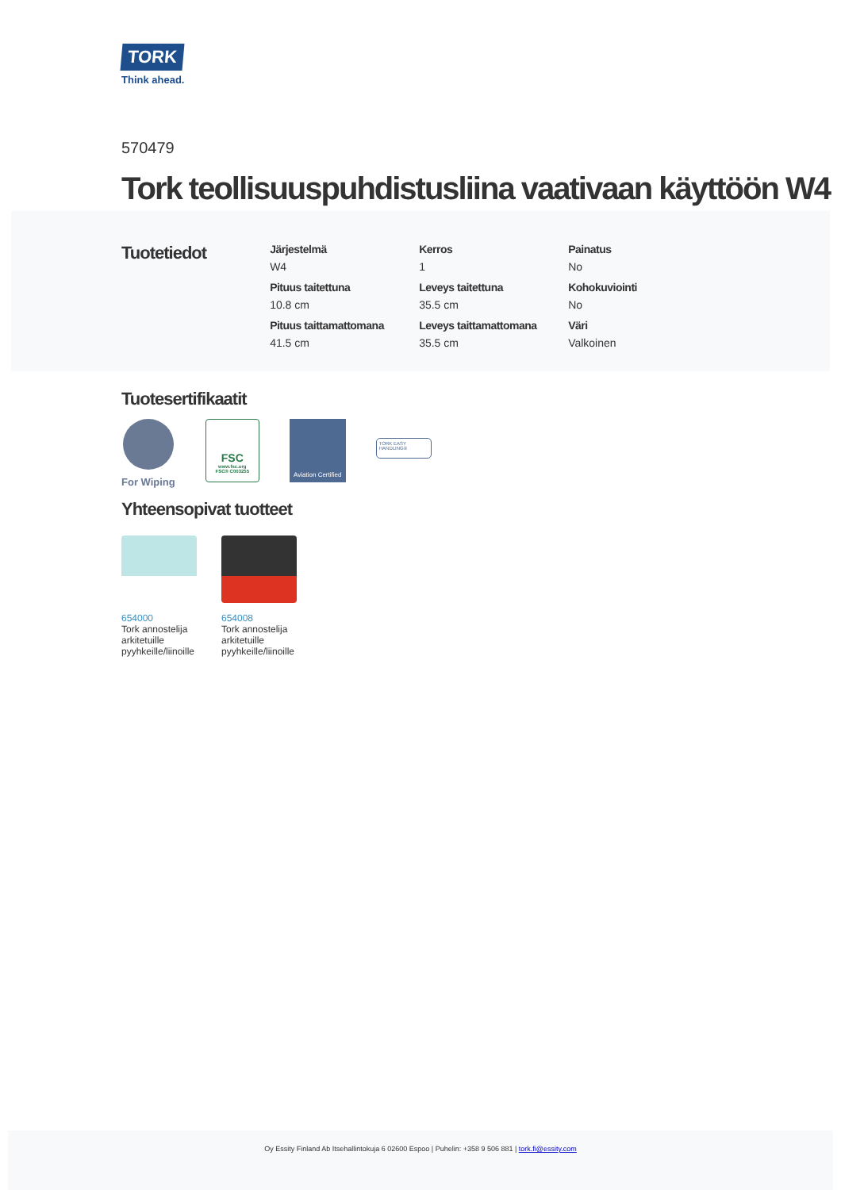TORK
Think ahead.
570479
Tork teollisuuspuhdistusliina vaativaan käyttöön W4
Tuotetiedot
| Järjestelmä W4 | Kerros 1 | Painatus No |
| Pituus taitettuna 10.8 cm | Leveys taitettuna 35.5 cm | Kohokuviointi No |
| Pituus taittamattomana 41.5 cm | Leveys taittamattomana 35.5 cm | Väri Valkoinen |
Tuotesertifikaatit
For Wiping
FSC
www.fsc.org
FSC® C003255
Aviation Certified
TORK EASY HANDLING®
Yhteensopivat tuotteet
654000
Tork annostelija arkitetuille pyyhkeille/liinoille
654008
Tork annostelija arkitetuille pyyhkeille/liinoille
Oy Essity Finland Ab Itsehallintokuja 6 02600 Espoo | Puhelin: +358 9 506 881 | tork.fi@essity.com